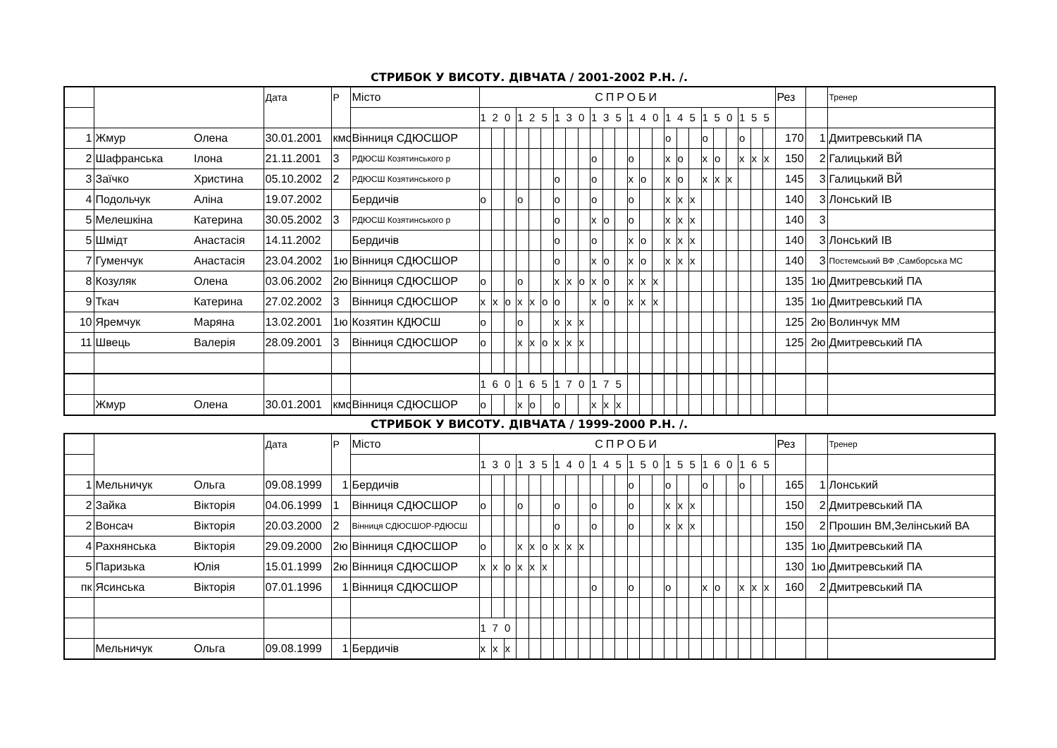СТРИБОК У ВИСОТУ. ДІВЧАТА / 2001-2002 Р.Н. /.
| | | | Дата | Р | Місто | СПРОБИ | | | | | | | | | | | | | | | | | | | | | | | | Рез | | Тренер |
| | | | | | | 1 | 2 | 0 | 1 | 2 | 5 | 1 | 3 | 0 | 1 | 3 | 5 | 1 | 4 | 0 | 1 | 4 | 5 | 1 | 5 | 0 | 1 | 5 | 5 | | | |
| 1 | Жмур | Олена | 30.01.2001 | кмс | Вінниця СДЮСШОР | | | | | | | | | | | | | | | | o | | | o | | | o | | | 170 | 1 | Дмитревський ПА |
| 2 | Шафранська | Ілона | 21.11.2001 | 3 | РДЮСШ Козятинського р | | | | | | | | | | o | | | o | | | x | o | | x | o | | x | x | x | 150 | 2 | Галицький ВЙ |
| 3 | Заїчко | Христина | 05.10.2002 | 2 | РДЮСШ Козятинського р | | | | | | | o | | | o | | | x | o | | x | o | | x | x | x | | | | 145 | 3 | Галицький ВЙ |
| 4 | Подольчук | Аліна | 19.07.2002 | | Бердичів | o | | | o | | | o | | | o | | | o | | | x | x | x | | | | | | | 140 | 3 | Лонський ІВ |
| 5 | Мелешкіна | Катерина | 30.05.2002 | 3 | РДЮСШ Козятинського р | | | | | | | o | | | x | o | | o | | | x | x | x | | | | | | | 140 | 3 | |
| 5 | Шмідт | Анастасія | 14.11.2002 | | Бердичів | | | | | | | o | | | o | | | x | o | | x | x | x | | | | | | | 140 | 3 | Лонський ІВ |
| 7 | Гуменчук | Анастасія | 23.04.2002 | 1ю | Вінниця СДЮСШОР | | | | | | | o | | | x | o | | x | o | | x | x | x | | | | | | | 140 | 3 | Постемський ВФ ,Самборська МС |
| 8 | Козуляк | Олена | 03.06.2002 | 2ю | Вінниця СДЮСШОР | o | | | o | | | x | x | o | x | o | | x | x | x | | | | | | | | | | 135 | 1ю | Дмитревський ПА |
| 9 | Ткач | Катерина | 27.02.2002 | 3 | Вінниця СДЮСШОР | x | x | o | x | x | o | o | | | x | o | | x | x | x | | | | | | | | | | 135 | 1ю | Дмитревський ПА |
| 10 | Яремчук | Маряна | 13.02.2001 | 1ю | Козятин КДЮСШ | o | | | o | | | x | x | x | | | | | | | | | | | | | | | | 125 | 2ю | Волинчук ММ |
| 11 | Швець | Валерія | 28.09.2001 | 3 | Вінниця СДЮСШОР | o | | | x | x | o | x | x | x | | | | | | | | | | | | | | | | 125 | 2ю | Дмитревський ПА |
| | | | | | | 1 | 6 | 0 | 1 | 6 | 5 | 1 | 7 | 0 | 1 | 7 | 5 | | | | | | | | | | | | | | | |
| | Жмур | Олена | 30.01.2001 | кмс | Вінниця СДЮСШОР | o | | | x | o | | o | | | x | x | x | | | | | | | | | | | | | | | |
СТРИБОК У ВИСОТУ. ДІВЧАТА / 1999-2000 Р.Н. /.
| | | | Дата | Р | Місто | СПРОБИ | | | | | | | | | | | | | | | | | | | | | | | | Рез | | Тренер |
| | | | | | | 1 | 3 | 0 | 1 | 3 | 5 | 1 | 4 | 0 | 1 | 4 | 5 | 1 | 5 | 0 | 1 | 5 | 5 | 1 | 6 | 0 | 1 | 6 | 5 | | | |
| 1 | Мельничук | Ольга | 09.08.1999 | 1 | Бердичів | | | | | | | | | | | | | o | | | o | | | o | | | o | | | 165 | 1 | Лонський |
| 2 | Зайка | Вікторія | 04.06.1999 | 1 | Вінниця СДЮСШОР | o | | | o | | | o | | | o | | | o | | | x | x | x | | | | | | | 150 | 2 | Дмитревський ПА |
| 2 | Вонсач | Вікторія | 20.03.2000 | 2 | Вінниця СДЮСШОР-РДЮСШ | | | | | | | o | | | o | | | o | | | x | x | x | | | | | | | 150 | 2 | Прошин ВМ,Зелінський ВА |
| 4 | Рахнянська | Вікторія | 29.09.2000 | 2ю | Вінниця СДЮСШОР | o | | | x | x | o | x | x | x | | | | | | | | | | | | | | | | 135 | 1ю | Дмитревський ПА |
| 5 | Паризька | Юлія | 15.01.1999 | 2ю | Вінниця СДЮСШОР | x | x | o | x | x | x | | | | | | | | | | | | | | | | | | | 130 | 1ю | Дмитревський ПА |
| пк | Ясинська | Вікторія | 07.01.1996 | 1 | Вінниця СДЮСШОР | | | | | | | | | | o | | | o | | | o | | | x | o | | x | x | x | 160 | 2 | Дмитревський ПА |
| | | | | | | 1 | 7 | 0 | | | | | | | | | | | | | | | | | | | | | | | | |
| | Мельничук | Ольга | 09.08.1999 | 1 | Бердичів | x | x | x | | | | | | | | | | | | | | | | | | | | | | | | |